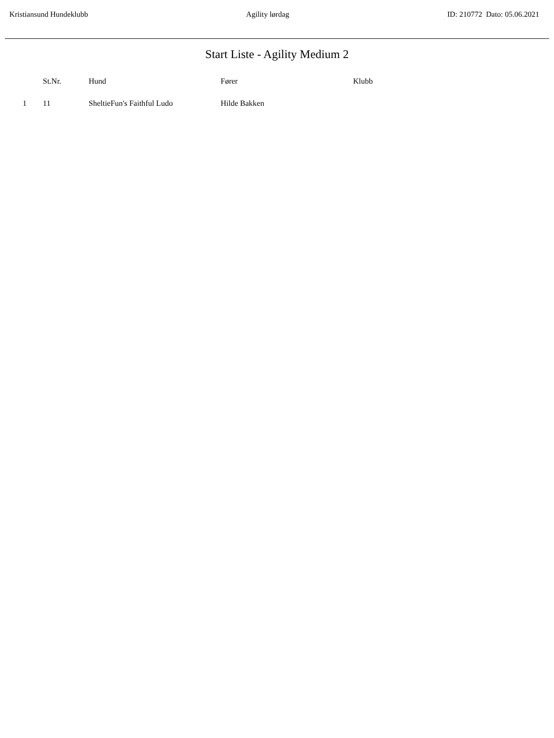Kristiansund Hundeklubb Agility lørdag ID: 210772 Dato: 05.06.2021
Start Liste - Agility Medium 2
| | St.Nr. | Hund | Fører | Klubb |
| --- | --- | --- | --- | --- |
| 1 | 11 | SheltieFun's Faithful Ludo | Hilde Bakken | |